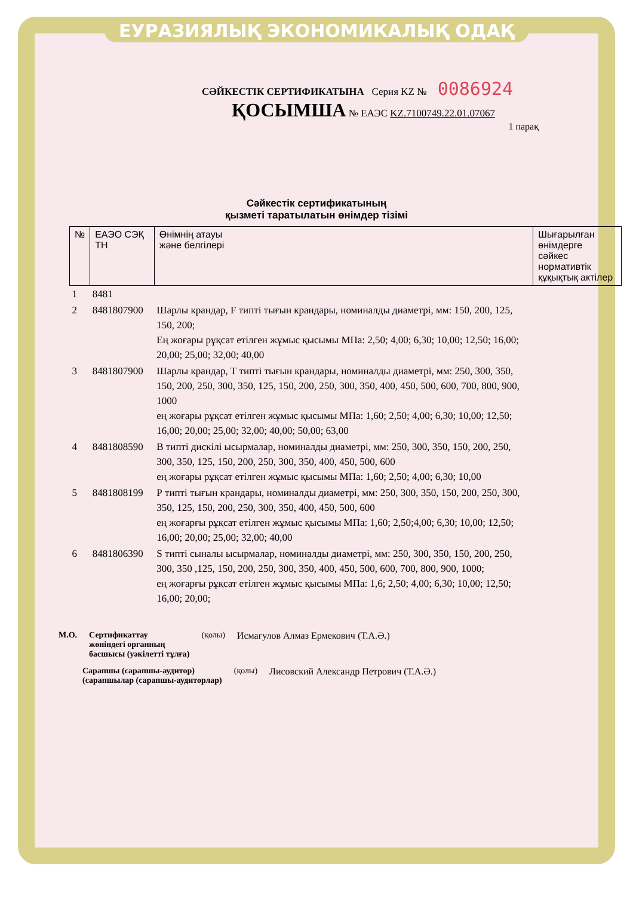ЕУРАЗИЯЛЫҚ ЭКОНОМИКАЛЫҚ ОДАҚ
СӘЙКЕСТІК СЕРТИФИКАТЫНА Серия KZ № 0086924
ҚОСЫМША № ЕАЭС KZ.7100749.22.01.07067
1 парақ
Сәйкестік сертификатының
қызметі таратылатын өнімдер тізімі
| № | ЕАЭО СЭҚ ТН | Өнімнің атауы және белгілері | Шығарылған өнімдерге сәйкес нормативтік құқықтық актілер |
| --- | --- | --- | --- |
| 1 | 8481 | | |
| 2 | 8481807900 | Шарлы крандар, F типті тығын крандары, номиналды диаметрі, мм: 150, 200, 125, 150, 200; Ең жоғары рұқсат етілген жұмыс қысымы МПа: 2,50; 4,00; 6,30; 10,00; 12,50; 16,00; 20,00; 25,00; 32,00; 40,00 | |
| 3 | 8481807900 | Шарлы крандар, Т типті тығын крандары, номиналды диаметрі, мм: 250, 300, 350, 150, 200, 250, 300, 350, 125, 150, 200, 250, 300, 350, 400, 450, 500, 600, 700, 800, 900, 1000 ең жоғары рұқсат етілген жұмыс қысымы МПа: 1,60; 2,50; 4,00; 6,30; 10,00; 12,50; 16,00; 20,00; 25,00; 32,00; 40,00; 50,00; 63,00 | |
| 4 | 8481808590 | В типті дискілі ысырмалар, номиналды диаметрі, мм: 250, 300, 350, 150, 200, 250, 300, 350, 125, 150, 200, 250, 300, 350, 400, 450, 500, 600 ең жоғары рұқсат етілген жұмыс қысымы МПа: 1,60; 2,50; 4,00; 6,30; 10,00 | |
| 5 | 8481808199 | Р типті тығын крандары, номиналды диаметрі, мм: 250, 300, 350, 150, 200, 250, 300, 350, 125, 150, 200, 250, 300, 350, 400, 450, 500, 600 ең жоғарғы рұқсат етілген жұмыс қысымы МПа: 1,60; 2,50;4,00; 6,30; 10,00; 12,50; 16,00; 20,00; 25,00; 32,00; 40,00 | |
| 6 | 8481806390 | S типті сыналы ысырмалар, номиналды диаметрі, мм: 250, 300, 350, 150, 200, 250, 300, 350 ,125, 150, 200, 250, 300, 350, 400, 450, 500, 600, 700, 800, 900, 1000; ең жоғарғы рұқсат етілген жұмыс қысымы МПа: 1,6; 2,50; 4,00; 6,30; 10,00; 12,50; 16,00; 20,00; | |
М.О. Сертификаттау
жөніндегі органның
басшысы (уәкілетті тұлға) (қолы) Исмагулов Алмаз Ермекович (Т.А.Ә.)
Сарапшы (сарапшы-аудитор)
(сарапшылар (сарапшы-аудиторлар) (қолы) Лисовский Александр Петрович (Т.А.Ә.)